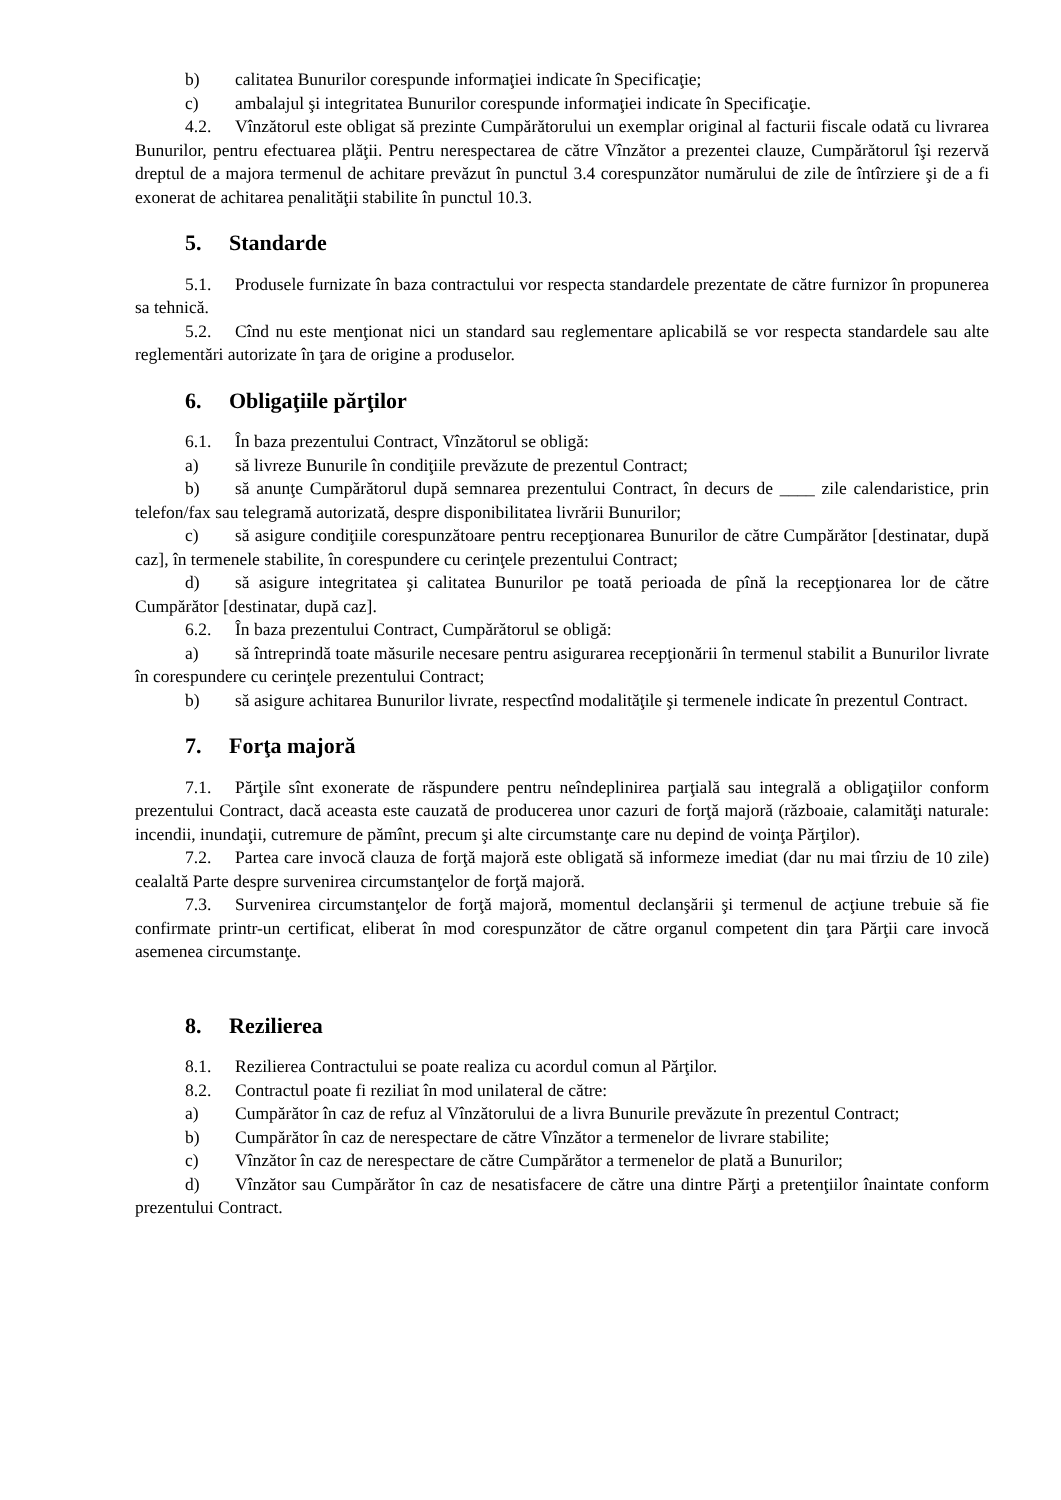b) calitatea Bunurilor corespunde informaţiei indicate în Specificaţie;
c) ambalajul şi integritatea Bunurilor corespunde informaţiei indicate în Specificaţie.
4.2. Vînzătorul este obligat să prezinte Cumpărătorului un exemplar original al facturii fiscale odată cu livrarea Bunurilor, pentru efectuarea plăţii. Pentru nerespectarea de către Vînzător a prezentei clauze, Cumpărătorul îşi rezervă dreptul de a majora termenul de achitare prevăzut în punctul 3.4 corespunzător numărului de zile de întîrziere şi de a fi exonerat de achitarea penalităţii stabilite în punctul 10.3.
5. Standarde
5.1. Produsele furnizate în baza contractului vor respecta standardele prezentate de către furnizor în propunerea sa tehnică.
5.2. Cînd nu este menţionat nici un standard sau reglementare aplicabilă se vor respecta standardele sau alte reglementări autorizate în ţara de origine a produselor.
6. Obligaţiile părţilor
6.1. În baza prezentului Contract, Vînzătorul se obligă:
a) să livreze Bunurile în condiţiile prevăzute de prezentul Contract;
b) să anunţe Cumpărătorul după semnarea prezentului Contract, în decurs de ____ zile calendaristice, prin telefon/fax sau telegramă autorizată, despre disponibilitatea livrării Bunurilor;
c) să asigure condiţiile corespunzătoare pentru recepţionarea Bunurilor de către Cumpărător [destinatar, după caz], în termenele stabilite, în corespundere cu cerinţele prezentului Contract;
d) să asigure integritatea şi calitatea Bunurilor pe toată perioada de pînă la recepţionarea lor de către Cumpărător [destinatar, după caz].
6.2. În baza prezentului Contract, Cumpărătorul se obligă:
a) să întreprindă toate măsurile necesare pentru asigurarea recepţionării în termenul stabilit a Bunurilor livrate în corespundere cu cerinţele prezentului Contract;
b) să asigure achitarea Bunurilor livrate, respectînd modalităţile şi termenele indicate în prezentul Contract.
7. Forţa majoră
7.1. Părţile sînt exonerate de răspundere pentru neîndeplinirea parţială sau integrală a obligaţiilor conform prezentului Contract, dacă aceasta este cauzată de producerea unor cazuri de forţă majoră (războaie, calamităţi naturale: incendii, inundaţii, cutremure de pămînt, precum şi alte circumstanţe care nu depind de voinţa Părţilor).
7.2. Partea care invocă clauza de forţă majoră este obligată să informeze imediat (dar nu mai tîrziu de 10 zile) cealaltă Parte despre survenirea circumstanţelor de forţă majoră.
7.3. Survenirea circumstanţelor de forţă majoră, momentul declanşării şi termenul de acţiune trebuie să fie confirmate printr-un certificat, eliberat în mod corespunzător de către organul competent din ţara Părţii care invocă asemenea circumstanţe.
8. Rezilierea
8.1. Rezilierea Contractului se poate realiza cu acordul comun al Părţilor.
8.2. Contractul poate fi reziliat în mod unilateral de către:
a) Cumpărător în caz de refuz al Vînzătorului de a livra Bunurile prevăzute în prezentul Contract;
b) Cumpărător în caz de nerespectare de către Vînzător a termenelor de livrare stabilite;
c) Vînzător în caz de nerespectare de către Cumpărător a termenelor de plată a Bunurilor;
d) Vînzător sau Cumpărător în caz de nesatisfacere de către una dintre Părţi a pretenţiilor înaintate conform prezentului Contract.